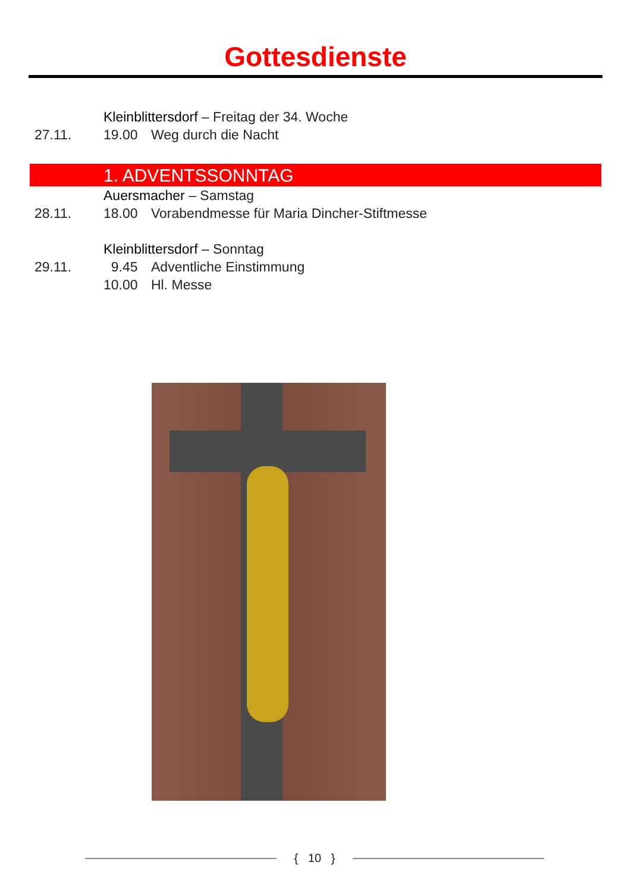Gottesdienste
Kleinblittersdorf – Freitag der 34. Woche
27.11. 19.00 Weg durch die Nacht
1. ADVENTSSONNTAG
Auersmacher – Samstag
28.11. 18.00 Vorabendmesse für Maria Dincher-Stiftmesse
Kleinblittersdorf – Sonntag
29.11. 9.45 Adventliche Einstimmung
10.00 Hl. Messe
{ 10 }